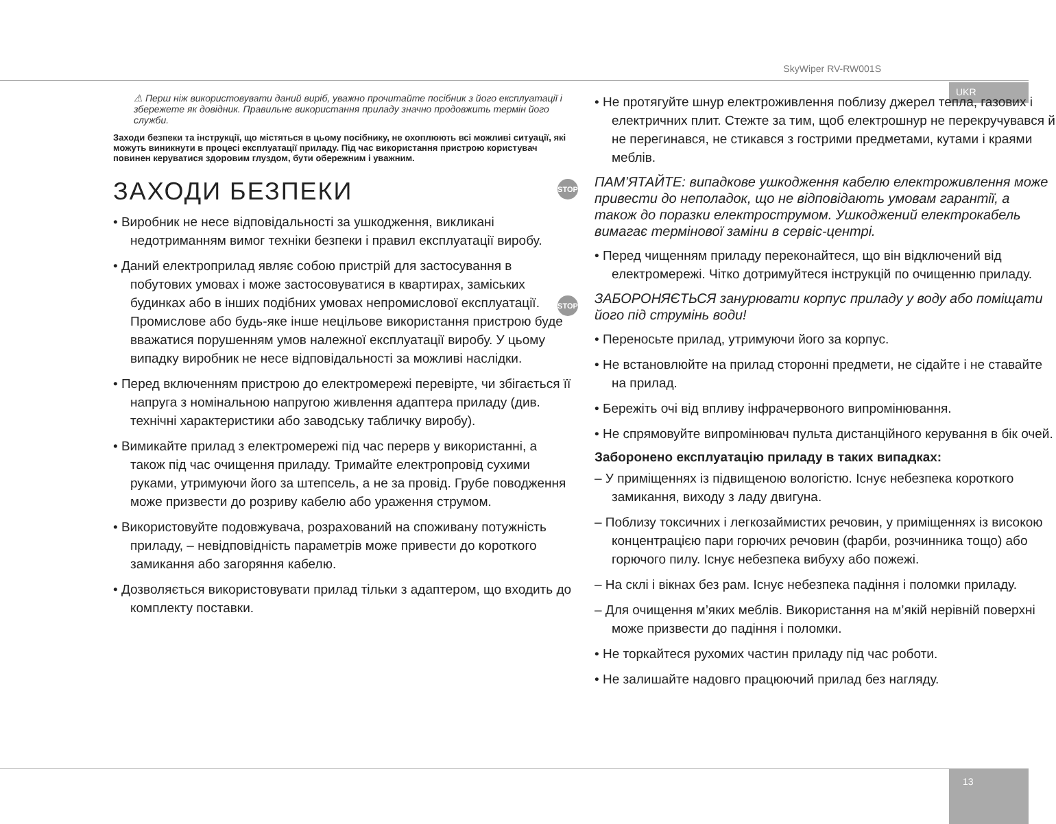SkyWiper RV-RW001S
UKR
⚠ Перш ніж використовувати даний виріб, уважно прочитайте посібник з його експлуатації і збережете як довідник. Правильне використання приладу значно продовжить термін його служби.
Заходи безпеки та інструкції, що містяться в цьому посібнику, не охоплюють всі можливі ситуації, які можуть виникнути в процесі експлуатації приладу. Під час використання пристрою користувач повинен керуватися здоровим глуздом, бути обережним і уважним.
ЗАХОДИ БЕЗПЕКИ
• Виробник не несе відповідальності за ушкодження, викликані недотриманням вимог техніки безпеки і правил експлуатації виробу.
• Даний електроприлад являє собою пристрій для застосування в побутових умовах і може застосовуватися в квартирах, заміських будинках або в інших подібних умовах непромислової експлуатації. Промислове або будь-яке інше нецільове використання пристрою буде вважатися порушенням умов належної експлуатації виробу. У цьому випадку виробник не несе відповідальності за можливі наслідки.
• Перед включенням пристрою до електромережі перевірте, чи збігається її напруга з номінальною напругою живлення адаптера приладу (див. технічні характеристики або заводську табличку виробу).
• Вимикайте прилад з електромережі під час перерв у використанні, а також під час очищення приладу. Тримайте електропровід сухими руками, утримуючи його за штепсель, а не за провід. Грубе поводження може призвести до розриву кабелю або ураження струмом.
• Використовуйте подовжувача, розрахований на споживану потужність приладу, – невідповідність параметрів може привести до короткого замикання або загоряння кабелю.
• Дозволяється використовувати прилад тільки з адаптером, що входить до комплекту поставки.
• Не протягуйте шнур електроживлення поблизу джерел тепла, газових і електричних плит. Стежте за тим, щоб електрошнур не перекручувався й не перегинався, не стикався з гострими предметами, кутами і краями меблів.
STOP ПАМ’ЯТАЙТЕ: випадкове ушкодження кабелю електроживлення може привести до неполадок, що не відповідають умовам гарантії, а також до поразки електрострумом. Ушкоджений електрокабель вимагає термінової заміни в сервіс-центрі.
• Перед чищенням приладу переконайтеся, що він відключений від електромережі. Чітко дотримуйтеся інструкцій по очищенню приладу.
STOP ЗАБОРОНЯЄТЬСЯ занурювати корпус приладу у воду або поміщати його під струмінь води!
• Переносьте прилад, утримуючи його за корпус.
• Не встановлюйте на прилад сторонні предмети, не сідайте і не ставайте на прилад.
• Бережіть очі від впливу інфрачервоного випромінювання.
• Не спрямовуйте випромінювач пульта дистанційного керування в бік очей.
Заборонено експлуатацію приладу в таких випадках:
– У приміщеннях із підвищеною вологістю. Існує небезпека короткого замикання, виходу з ладу двигуна.
– Поблизу токсичних і легкозаймистих речовин, у приміщеннях із високою концентрацією пари горючих речовин (фарби, розчинника тощо) або горючого пилу. Існує небезпека вибуху або пожежі.
– На склі і вікнах без рам. Існує небезпека падіння і поломки приладу.
– Для очищення м’яких меблів. Використання на м’якій нерівній поверхні може призвести до падіння і поломки.
• Не торкайтеся рухомих частин приладу під час роботи.
• Не залишайте надовго працюючий прилад без нагляду.
13